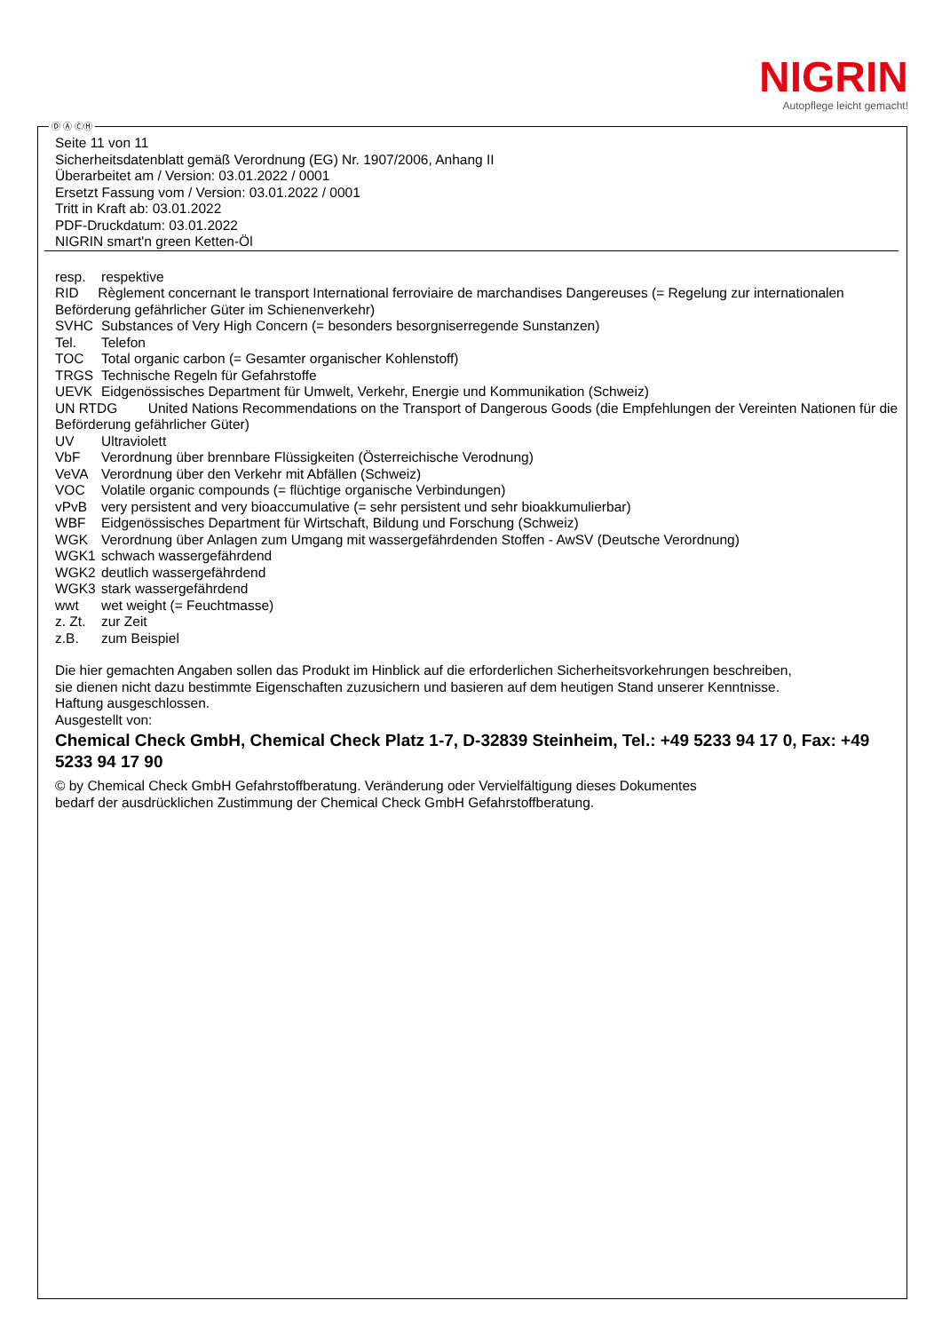NIGRIN
Autopflege leicht gemacht!
Ⓓ Ⓐ ⒸⒽ
Seite 11 von 11
Sicherheitsdatenblatt gemäß Verordnung (EG) Nr. 1907/2006, Anhang II
Überarbeitet am / Version: 03.01.2022 / 0001
Ersetzt Fassung vom / Version: 03.01.2022 / 0001
Tritt in Kraft ab: 03.01.2022
PDF-Druckdatum: 03.01.2022
NIGRIN smart'n green Ketten-Öl
resp. respektive
RID Règlement concernant le transport International ferroviaire de marchandises Dangereuses (= Regelung zur internationalen Beförderung gefährlicher Güter im Schienenverkehr)
SVHC Substances of Very High Concern (= besonders besorgniserregende Sunstanzen)
Tel. Telefon
TOC Total organic carbon (= Gesamter organischer Kohlenstoff)
TRGS Technische Regeln für Gefahrstoffe
UEVK Eidgenössisches Department für Umwelt, Verkehr, Energie und Kommunikation (Schweiz)
UN RTDG United Nations Recommendations on the Transport of Dangerous Goods (die Empfehlungen der Vereinten Nationen für die Beförderung gefährlicher Güter)
UV Ultraviolett
VbF Verordnung über brennbare Flüssigkeiten (Österreichische Verodnung)
VeVA Verordnung über den Verkehr mit Abfällen (Schweiz)
VOC Volatile organic compounds (= flüchtige organische Verbindungen)
vPvB very persistent and very bioaccumulative (= sehr persistent und sehr bioakkumulierbar)
WBF Eidgenössisches Department für Wirtschaft, Bildung und Forschung (Schweiz)
WGK Verordnung über Anlagen zum Umgang mit wassergefährdenden Stoffen - AwSV (Deutsche Verordnung)
WGK1 schwach wassergefährdend
WGK2 deutlich wassergefährdend
WGK3 stark wassergefährdend
wwt wet weight (= Feuchtmasse)
z. Zt. zur Zeit
z.B. zum Beispiel
Die hier gemachten Angaben sollen das Produkt im Hinblick auf die erforderlichen Sicherheitsvorkehrungen beschreiben,
sie dienen nicht dazu bestimmte Eigenschaften zuzusichern und basieren auf dem heutigen Stand unserer Kenntnisse.
Haftung ausgeschlossen.
Ausgestellt von:
Chemical Check GmbH, Chemical Check Platz 1-7, D-32839 Steinheim, Tel.: +49 5233 94 17 0, Fax: +49 5233 94 17 90
© by Chemical Check GmbH Gefahrstoffberatung. Veränderung oder Vervielfältigung dieses Dokumentes
bedarf der ausdrücklichen Zustimmung der Chemical Check GmbH Gefahrstoffberatung.